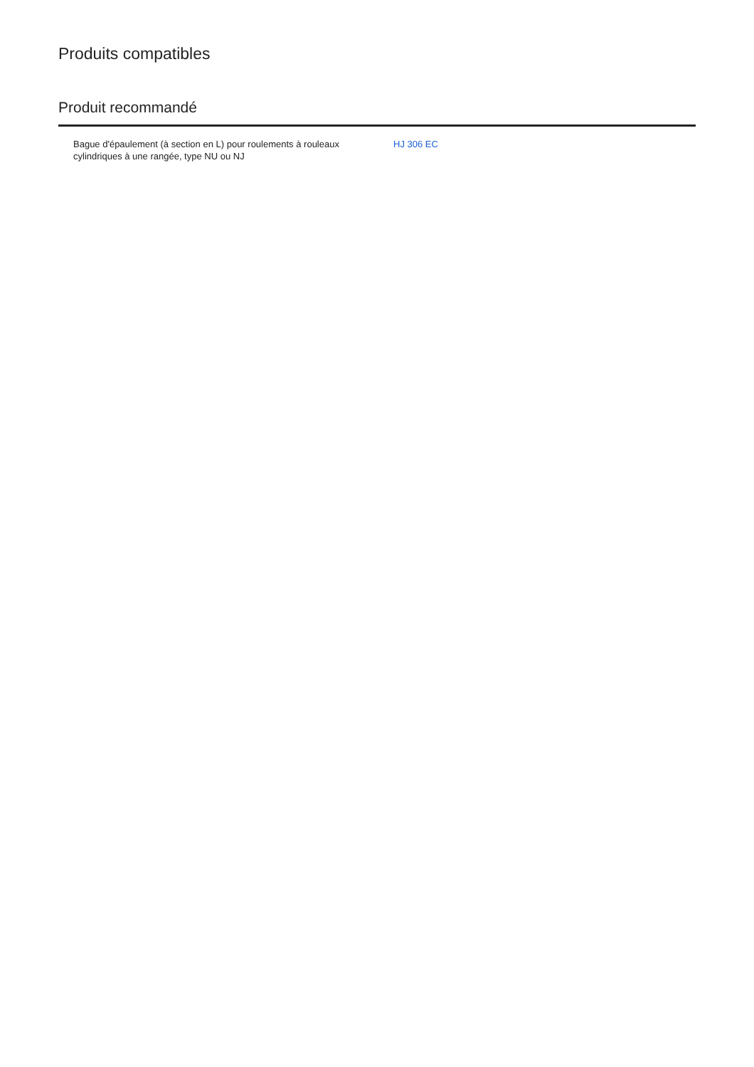Produits compatibles
Produit recommandé
| Bague d'épaulement (à section en L) pour roulements à rouleaux cylindriques à une rangée, type NU ou NJ | HJ 306 EC |